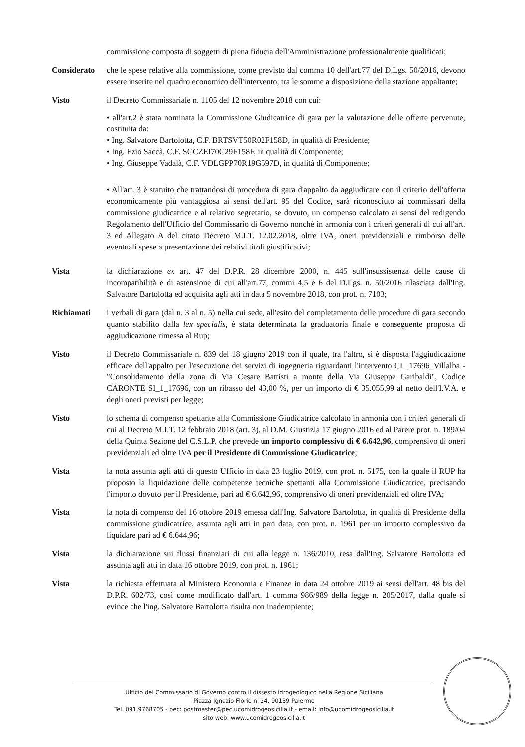commissione composta di soggetti di piena fiducia dell'Amministrazione professionalmente qualificati;
Considerato che le spese relative alla commissione, come previsto dal comma 10 dell'art.77 del D.Lgs. 50/2016, devono essere inserite nel quadro economico dell'intervento, tra le somme a disposizione della stazione appaltante;
Visto il Decreto Commissariale n. 1105 del 12 novembre 2018 con cui:
• all'art.2 è stata nominata la Commissione Giudicatrice di gara per la valutazione delle offerte pervenute, costituita da:
• Ing. Salvatore Bartolotta, C.F. BRTSVT50R02F158D, in qualità di Presidente;
• Ing. Ezio Saccà, C.F. SCCZEI70C29F158F, in qualità di Componente;
• Ing. Giuseppe Vadalà, C.F. VDLGPP70R19G597D, in qualità di Componente;
• All'art. 3 è statuito che trattandosi di procedura di gara d'appalto da aggiudicare con il criterio dell'offerta economicamente più vantaggiosa ai sensi dell'art. 95 del Codice, sarà riconosciuto ai commissari della commissione giudicatrice e al relativo segretario, se dovuto, un compenso calcolato ai sensi del redigendo Regolamento dell'Ufficio del Commissario di Governo nonché in armonia con i criteri generali di cui all'art. 3 ed Allegato A del citato Decreto M.I.T. 12.02.2018, oltre IVA, oneri previdenziali e rimborso delle eventuali spese a presentazione dei relativi titoli giustificativi;
Vista la dichiarazione ex art. 47 del D.P.R. 28 dicembre 2000, n. 445 sull'insussistenza delle cause di incompatibilità e di astensione di cui all'art.77, commi 4,5 e 6 del D.Lgs. n. 50/2016 rilasciata dall'Ing. Salvatore Bartolotta ed acquisita agli atti in data 5 novembre 2018, con prot. n. 7103;
Richiamati i verbali di gara (dal n. 3 al n. 5) nella cui sede, all'esito del completamento delle procedure di gara secondo quanto stabilito dalla lex specialis, è stata determinata la graduatoria finale e conseguente proposta di aggiudicazione rimessa al Rup;
Visto il Decreto Commissariale n. 839 del 18 giugno 2019 con il quale, tra l'altro, si è disposta l'aggiudicazione efficace dell'appalto per l'esecuzione dei servizi di ingegneria riguardanti l'intervento CL_17696_Villalba - "Consolidamento della zona di Via Cesare Battisti a monte della Via Giuseppe Garibaldi", Codice CARONTE SI_1_17696, con un ribasso del 43,00 %, per un importo di € 35.055,99 al netto dell'I.V.A. e degli oneri previsti per legge;
Visto lo schema di compenso spettante alla Commissione Giudicatrice calcolato in armonia con i criteri generali di cui al Decreto M.I.T. 12 febbraio 2018 (art. 3), al D.M. Giustizia 17 giugno 2016 ed al Parere prot. n. 189/04 della Quinta Sezione del C.S.L.P. che prevede un importo complessivo di € 6.642,96, comprensivo di oneri previdenziali ed oltre IVA per il Presidente di Commissione Giudicatrice;
Vista la nota assunta agli atti di questo Ufficio in data 23 luglio 2019, con prot. n. 5175, con la quale il RUP ha proposto la liquidazione delle competenze tecniche spettanti alla Commissione Giudicatrice, precisando l'importo dovuto per il Presidente, pari ad € 6.642,96, comprensivo di oneri previdenziali ed oltre IVA;
Vista la nota di compenso del 16 ottobre 2019 emessa dall'Ing. Salvatore Bartolotta, in qualità di Presidente della commissione giudicatrice, assunta agli atti in pari data, con prot. n. 1961 per un importo complessivo da liquidare pari ad € 6.644,96;
Vista la dichiarazione sui flussi finanziari di cui alla legge n. 136/2010, resa dall'Ing. Salvatore Bartolotta ed assunta agli atti in data 16 ottobre 2019, con prot. n. 1961;
Vista la richiesta effettuata al Ministero Economia e Finanze in data 24 ottobre 2019 ai sensi dell'art. 48 bis del D.P.R. 602/73, così come modificato dall'art. 1 comma 986/989 della legge n. 205/2017, dalla quale si evince che l'ing. Salvatore Bartolotta risulta non inadempiente;
Ufficio del Commissario di Governo contro il dissesto idrogeologico nella Regione Siciliana
Piazza Ignazio Florio n. 24, 90139 Palermo
Tel. 091.9768705 - pec: postmaster@pec.ucomidrogeosicilia.it - email: info@ucomidrogeosicilia.it
sito web: www.ucomidrogeosicilia.it